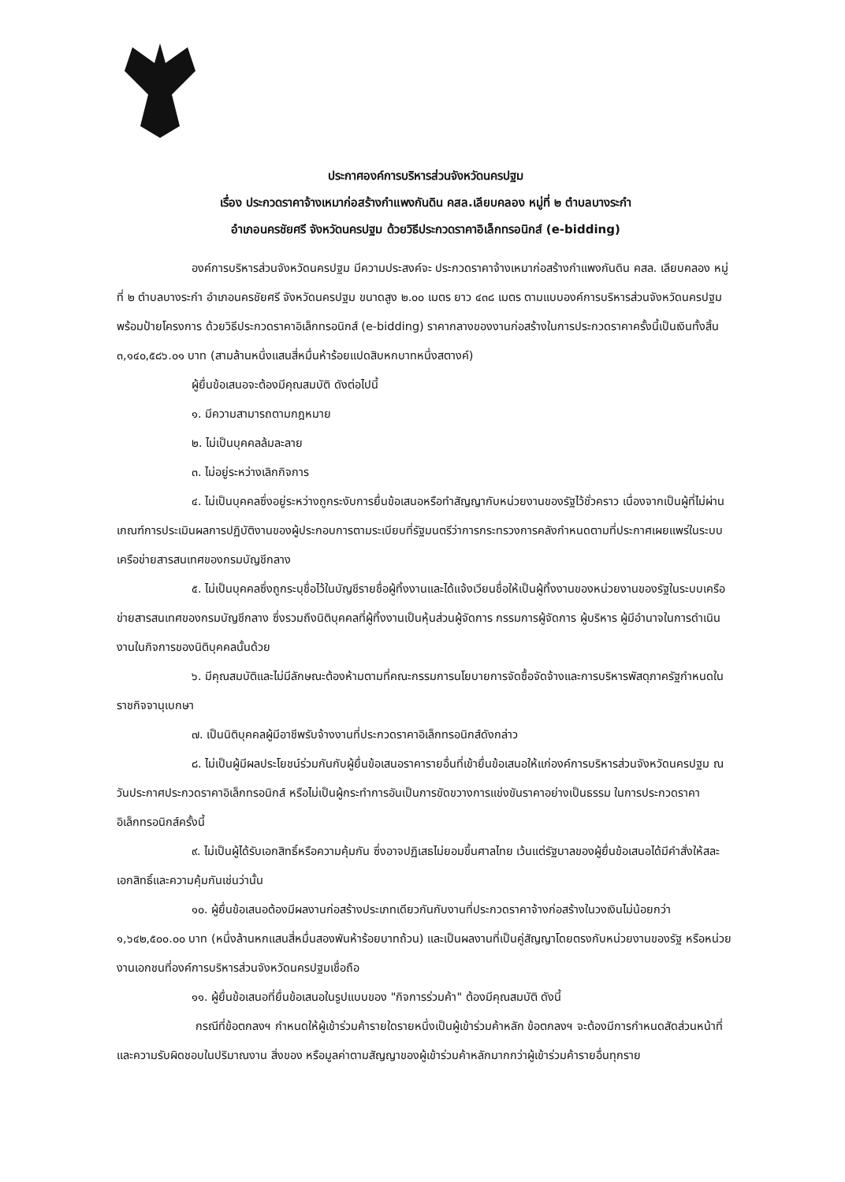ประกาศองค์การบริหารส่วนจังหวัดนครปฐม
เรื่อง ประกวดราคาจ้างเหมาก่อสร้างกำแพงกันดิน คสล.เลียบคลอง หมู่ที่ ๒ ตำบลบางระกำ
อำเภอนครชัยศรี จังหวัดนครปฐม ด้วยวิธีประกวดราคาอิเล็กทรอนิกส์ (e-bidding)
องค์การบริหารส่วนจังหวัดนครปฐม มีความประสงค์จะ ประกวดราคาจ้างเหมาก่อสร้างกำแพงกันดิน คสล. เลียบคลอง หมู่ที่ ๒ ตำบลบางระกำ อำเภอนครชัยศรี จังหวัดนครปฐม ขนาดสูง ๒.๐๐ เมตร ยาว ๔๓๘ เมตร ตามแบบองค์การบริหารส่วนจังหวัดนครปฐม พร้อมป้ายโครงการ ด้วยวิธีประกวดราคาอิเล็กทรอนิกส์ (e-bidding) ราคากลางของงานก่อสร้างในการประกวดราคาครั้งนี้เป็นเงินทั้งสิ้น ๓,๑๔๐,๕๘๖.๐๑ บาท (สามล้านหนึ่งแสนสี่หมื่นห้าร้อยแปดสิบหกบาทหนึ่งสตางค์)
ผู้ยื่นข้อเสนอจะต้องมีคุณสมบัติ ดังต่อไปนี้
๑. มีความสามารถตามกฎหมาย
๒. ไม่เป็นบุคคลล้มละลาย
๓. ไม่อยู่ระหว่างเลิกกิจการ
๔. ไม่เป็นบุคคลซึ่งอยู่ระหว่างถูกระงับการยื่นข้อเสนอหรือทำสัญญากับหน่วยงานของรัฐไว้ชั่วคราว เนื่องจากเป็นผู้ที่ไม่ผ่านเกณฑ์การประเมินผลการปฏิบัติงานของผู้ประกอบการตามระเบียบที่รัฐมนตรีว่าการกระทรวงการคลังกำหนดตามที่ประกาศเผยแพร่ในระบบเครือข่ายสารสนเทศของกรมบัญชีกลาง
๕. ไม่เป็นบุคคลซึ่งถูกระบุชื่อไว้ในบัญชีรายชื่อผู้ทิ้งงานและได้แจ้งเวียนชื่อให้เป็นผู้ทิ้งงานของหน่วยงานของรัฐในระบบเครือข่ายสารสนเทศของกรมบัญชีกลาง ซึ่งรวมถึงนิติบุคคลที่ผู้ทิ้งงานเป็นหุ้นส่วนผู้จัดการ กรรมการผู้จัดการ ผู้บริหาร ผู้มีอำนาจในการดำเนินงานในกิจการของนิติบุคคลนั้นด้วย
๖. มีคุณสมบัติและไม่มีลักษณะต้องห้ามตามที่คณะกรรมการนโยบายการจัดซื้อจัดจ้างและการบริหารพัสดุภาครัฐกำหนดในราชกิจจานุเบกษา
๗. เป็นนิติบุคคลผู้มีอาชีพรับจ้างงานที่ประกวดราคาอิเล็กทรอนิกส์ดังกล่าว
๘. ไม่เป็นผู้มีผลประโยชน์ร่วมกันกับผู้ยื่นข้อเสนอราคารายอื่นที่เข้ายื่นข้อเสนอให้แก่องค์การบริหารส่วนจังหวัดนครปฐม ณ วันประกาศประกวดราคาอิเล็กทรอนิกส์ หรือไม่เป็นผู้กระทำการอันเป็นการขัดขวางการแข่งขันราคาอย่างเป็นธรรม ในการประกวดราคาอิเล็กทรอนิกส์ครั้งนี้
๙. ไม่เป็นผู้ได้รับเอกสิทธิ์หรือความคุ้มกัน ซึ่งอาจปฏิเสธไม่ยอมขึ้นศาลไทย เว้นแต่รัฐบาลของผู้ยื่นข้อเสนอได้มีคำสั่งให้สละเอกสิทธิ์และความคุ้มกันเช่นว่านั้น
๑๐. ผู้ยื่นข้อเสนอต้องมีผลงานก่อสร้างประเภทเดียวกันกับงานที่ประกวดราคาจ้างก่อสร้างในวงเงินไม่น้อยกว่า ๑,๖๔๒,๕๐๐.๐๐ บาท (หนึ่งล้านหกแสนสี่หมื่นสองพันห้าร้อยบาทถ้วน) และเป็นผลงานที่เป็นคู่สัญญาโดยตรงกับหน่วยงานของรัฐ หรือหน่วยงานเอกชนที่องค์การบริหารส่วนจังหวัดนครปฐมเชื่อถือ
๑๑. ผู้ยื่นข้อเสนอที่ยื่นข้อเสนอในรูปแบบของ "กิจการร่วมค้า" ต้องมีคุณสมบัติ ดังนี้
กรณีที่ข้อตกลงฯ กำหนดให้ผู้เข้าร่วมค้ารายใดรายหนึ่งเป็นผู้เข้าร่วมค้าหลัก ข้อตกลงฯ จะต้องมีการกำหนดสัดส่วนหน้าที่ และความรับผิดชอบในปริมาณงาน สิ่งของ หรือมูลค่าตามสัญญาของผู้เข้าร่วมค้าหลักมากกว่าผู้เข้าร่วมค้ารายอื่นทุกราย